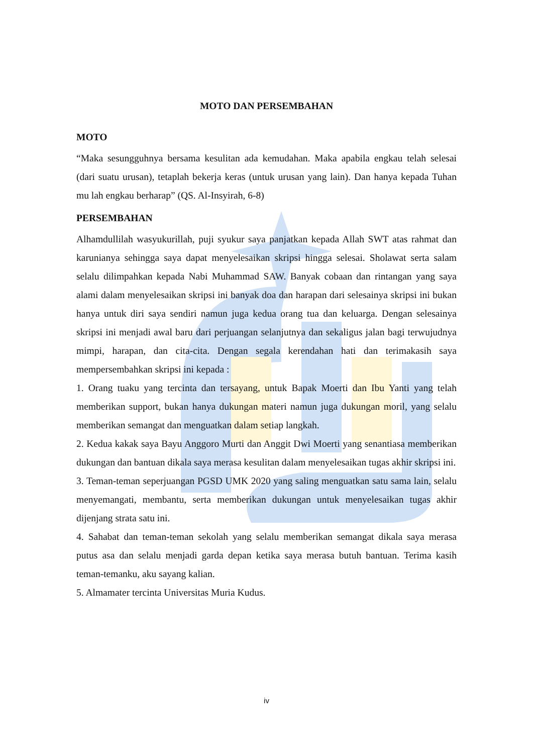MOTO DAN PERSEMBAHAN
MOTO
“Maka sesungguhnya bersama kesulitan ada kemudahan. Maka apabila engkau telah selesai (dari suatu urusan), tetaplah bekerja keras (untuk urusan yang lain). Dan hanya kepada Tuhan mu lah engkau berharap” (QS. Al-Insyirah, 6-8)
PERSEMBAHAN
Alhamdullilah wasyukurillah, puji syukur saya panjatkan kepada Allah SWT atas rahmat dan karunianya sehingga saya dapat menyelesaikan skripsi hingga selesai. Sholawat serta salam selalu dilimpahkan kepada Nabi Muhammad SAW. Banyak cobaan dan rintangan yang saya alami dalam menyelesaikan skripsi ini banyak doa dan harapan dari selesainya skripsi ini bukan hanya untuk diri saya sendiri namun juga kedua orang tua dan keluarga. Dengan selesainya skripsi ini menjadi awal baru dari perjuangan selanjutnya dan sekaligus jalan bagi terwujudnya mimpi, harapan, dan cita-cita. Dengan segala kerendahan hati dan terimakasih saya mempersembahkan skripsi ini kepada :
1. Orang tuaku yang tercinta dan tersayang, untuk Bapak Moerti dan Ibu Yanti yang telah memberikan support, bukan hanya dukungan materi namun juga dukungan moril, yang selalu memberikan semangat dan menguatkan dalam setiap langkah.
2. Kedua kakak saya Bayu Anggoro Murti dan Anggit Dwi Moerti yang senantiasa memberikan dukungan dan bantuan dikala saya merasa kesulitan dalam menyelesaikan tugas akhir skripsi ini.
3. Teman-teman seperjuangan PGSD UMK 2020 yang saling menguatkan satu sama lain, selalu menyemangati, membantu, serta memberikan dukungan untuk menyelesaikan tugas akhir dijenjang strata satu ini.
4. Sahabat dan teman-teman sekolah yang selalu memberikan semangat dikala saya merasa putus asa dan selalu menjadi garda depan ketika saya merasa butuh bantuan. Terima kasih teman-temanku, aku sayang kalian.
5. Almamater tercinta Universitas Muria Kudus.
iv